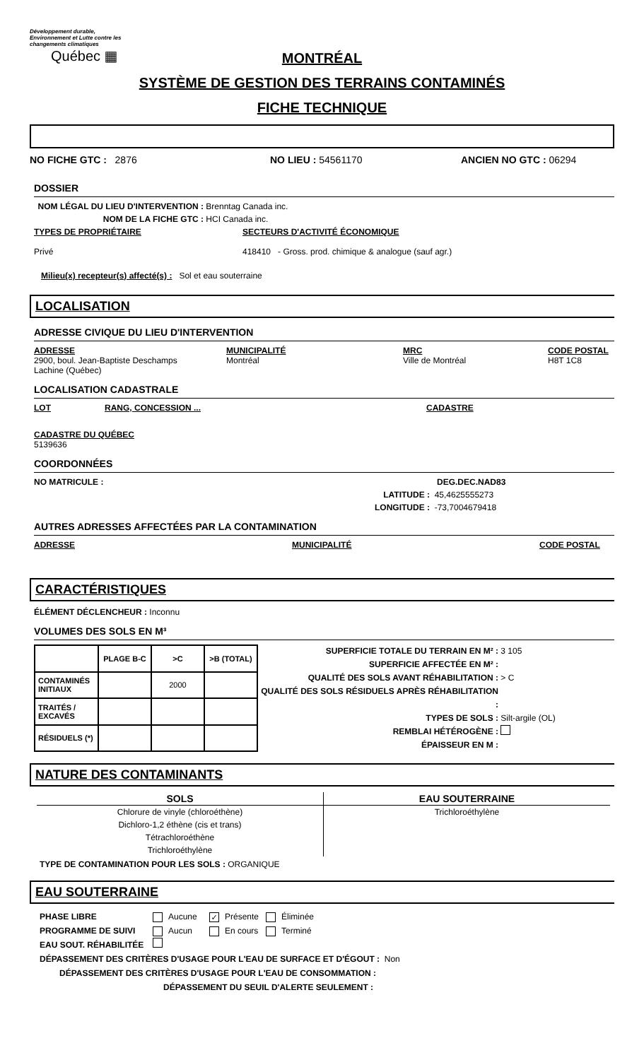Développement durable, Environnement et Lutte contre les changements climatiques
Québec ▦
MONTRÉAL
SYSTÈME DE GESTION DES TERRAINS CONTAMINÉS
FICHE TECHNIQUE
NO FICHE GTC : 2876 NO LIEU : 54561170 ANCIEN NO GTC : 06294
DOSSIER
NOM LÉGAL DU LIEU D'INTERVENTION : Brenntag Canada inc.
NOM DE LA FICHE GTC : HCI Canada inc.
TYPES DE PROPRIÉTAIRE
Privé
SECTEURS D'ACTIVITÉ ÉCONOMIQUE
418410 - Gross. prod. chimique & analogue (sauf agr.)
Milieu(x) recepteur(s) affecté(s) : Sol et eau souterraine
LOCALISATION
ADRESSE CIVIQUE DU LIEU D'INTERVENTION
ADRESSE
2900, boul. Jean-Baptiste Deschamps
Lachine (Québec)
MUNICIPALITÉ
Montréal
MRC
Ville de Montréal
CODE POSTAL
H8T 1C8
LOCALISATION CADASTRALE
LOT RANG, CONCESSION ... CADASTRE
CADASTRE DU QUÉBEC
5139636
COORDONNÉES
NO MATRICULE : DEG.DEC.NAD83
LATITUDE : 45,4625555273
LONGITUDE : -73,7004679418
AUTRES ADRESSES AFFECTÉES PAR LA CONTAMINATION
ADRESSE MUNICIPALITÉ CODE POSTAL
CARACTÉRISTIQUES
ÉLÉMENT DÉCLENCHEUR : Inconnu
VOLUMES DES SOLS EN M³
| | PLAGE B-C | >C | >B (TOTAL) |
| --- | --- | --- | --- |
| CONTAMINÉS INITIAUX | | 2000 | |
| TRAITÉS / EXCAVÉS | | | |
| RÉSIDUELS (*) | | | |
SUPERFICIE TOTALE DU TERRAIN EN M² : 3 105
SUPERFICIE AFFECTÉE EN M² :
QUALITÉ DES SOLS AVANT RÉHABILITATION : > C
QUALITÉ DES SOLS RÉSIDUELS APRÈS RÉHABILITATION :
TYPES DE SOLS : Silt-argile (OL)
REMBLAI HÉTÉROGÈNE :
ÉPAISSEUR EN M :
NATURE DES CONTAMINANTS
SOLS
Chlorure de vinyle (chloroéthène)
Dichloro-1,2 éthène (cis et trans)
Tétrachloroéthène
Trichloroéthylène
EAU SOUTERRAINE
Trichloroéthylène
TYPE DE CONTAMINATION POUR LES SOLS : ORGANIQUE
EAU SOUTERRAINE
PHASE LIBRE Aucune ✓ Présente Éliminée
PROGRAMME DE SUIVI Aucun En cours Terminé
EAU SOUT. RÉHABILITÉE
DÉPASSEMENT DES CRITÈRES D'USAGE POUR L'EAU DE SURFACE ET D'ÉGOUT : Non
DÉPASSEMENT DES CRITÈRES D'USAGE POUR L'EAU DE CONSOMMATION :
DÉPASSEMENT DU SEUIL D'ALERTE SEULEMENT :